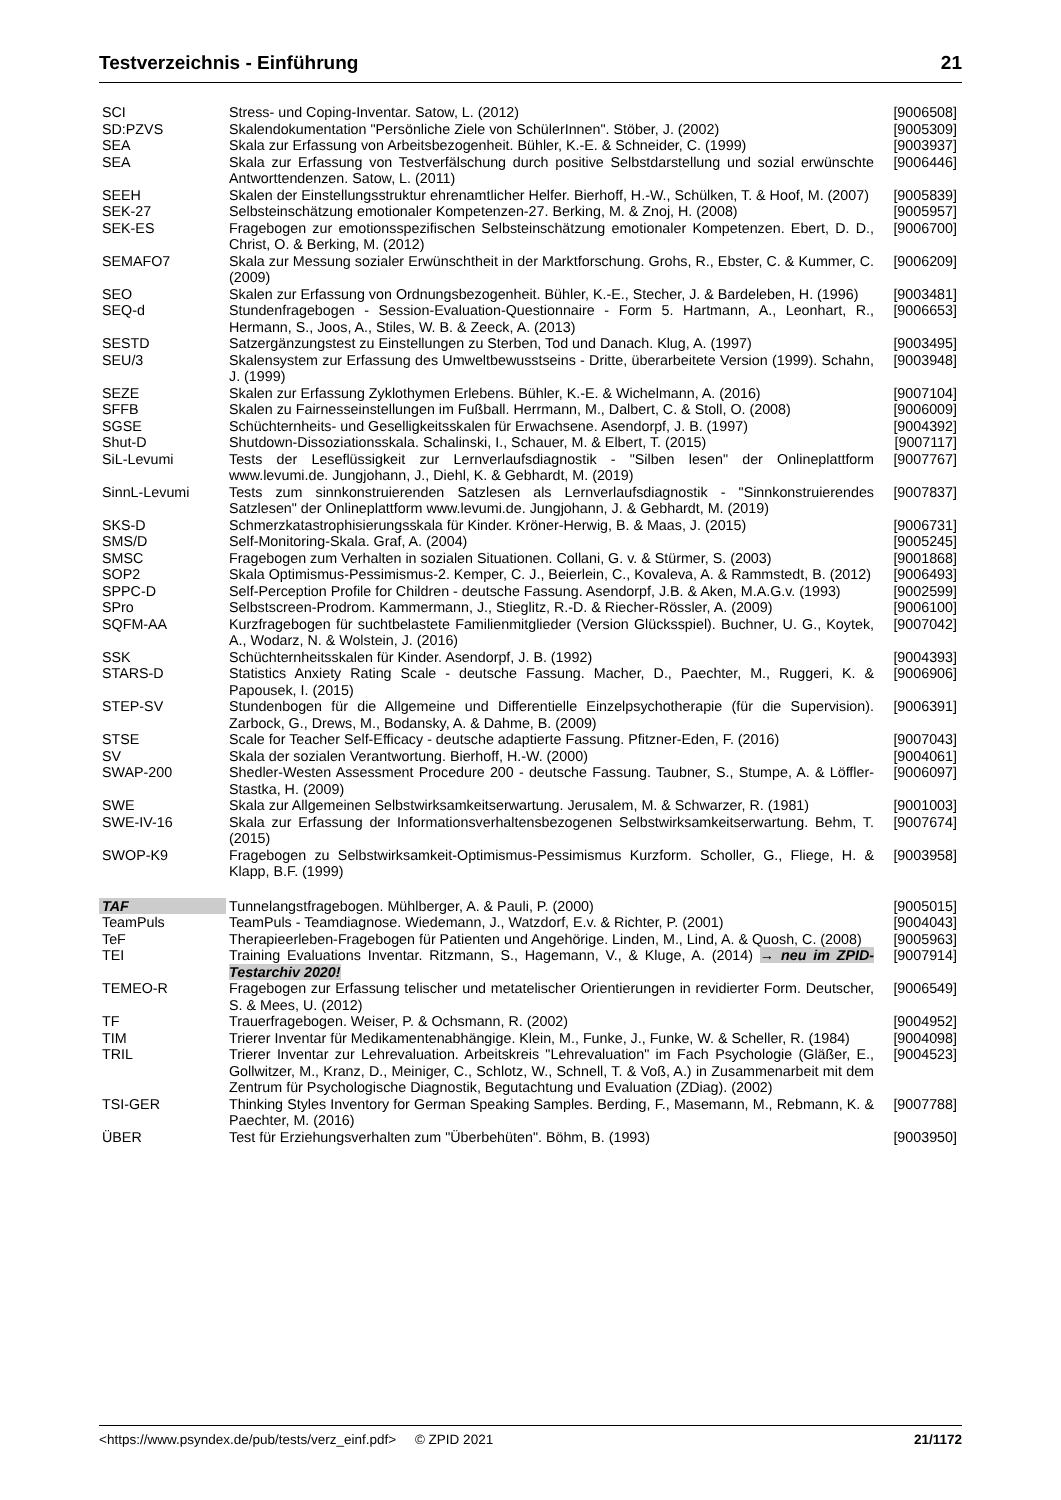Testverzeichnis - Einführung 21
| SCI | Stress- und Coping-Inventar. Satow, L. (2012) | [9006508] |
| SD:PZVS | Skalendokumentation "Persönliche Ziele von SchülerInnen". Stöber, J. (2002) | [9005309] |
| SEA | Skala zur Erfassung von Arbeitsbezogenheit. Bühler, K.-E. & Schneider, C. (1999) | [9003937] |
| SEA | Skala zur Erfassung von Testverfälschung durch positive Selbstdarstellung und sozial erwünschte Antworttendenzen. Satow, L. (2011) | [9006446] |
| SEEH | Skalen der Einstellungsstruktur ehrenamtlicher Helfer. Bierhoff, H.-W., Schülken, T. & Hoof, M. (2007) | [9005839] |
| SEK-27 | Selbsteinschätzung emotionaler Kompetenzen-27. Berking, M. & Znoj, H. (2008) | [9005957] |
| SEK-ES | Fragebogen zur emotionsspezifischen Selbsteinschätzung emotionaler Kompetenzen. Ebert, D. D., Christ, O. & Berking, M. (2012) | [9006700] |
| SEMAFO7 | Skala zur Messung sozialer Erwünschtheit in der Marktforschung. Grohs, R., Ebster, C. & Kummer, C. (2009) | [9006209] |
| SEO | Skalen zur Erfassung von Ordnungsbezogenheit. Bühler, K.-E., Stecher, J. & Bardeleben, H. (1996) | [9003481] |
| SEQ-d | Stundenfragebogen - Session-Evaluation-Questionnaire - Form 5. Hartmann, A., Leonhart, R., Hermann, S., Joos, A., Stiles, W. B. & Zeeck, A. (2013) | [9006653] |
| SESTD | Satzergänzungstest zu Einstellungen zu Sterben, Tod und Danach. Klug, A. (1997) | [9003495] |
| SEU/3 | Skalensystem zur Erfassung des Umweltbewusstseins - Dritte, überarbeitete Version (1999). Schahn, J. (1999) | [9003948] |
| SEZE | Skalen zur Erfassung Zyklothymen Erlebens. Bühler, K.-E. & Wichelmann, A. (2016) | [9007104] |
| SFFB | Skalen zu Fairnesseinstellungen im Fußball. Herrmann, M., Dalbert, C. & Stoll, O. (2008) | [9006009] |
| SGSE | Schüchternheits- und Geselligkeitsskalen für Erwachsene. Asendorpf, J. B. (1997) | [9004392] |
| Shut-D | Shutdown-Dissoziationsskala. Schalinski, I., Schauer, M. & Elbert, T. (2015) | [9007117] |
| SiL-Levumi | Tests der Leseflüssigkeit zur Lernverlaufsdiagnostik - "Silben lesen" der Onlineplattform www.levumi.de. Jungjohann, J., Diehl, K. & Gebhardt, M. (2019) | [9007767] |
| SinnL-Levumi | Tests zum sinnkonstruierenden Satzlesen als Lernverlaufsdiagnostik - "Sinnkonstruierendes Satzlesen" der Onlineplattform www.levumi.de. Jungjohann, J. & Gebhardt, M. (2019) | [9007837] |
| SKS-D | Schmerzkatastrophisierungsskala für Kinder. Kröner-Herwig, B. & Maas, J. (2015) | [9006731] |
| SMS/D | Self-Monitoring-Skala. Graf, A. (2004) | [9005245] |
| SMSC | Fragebogen zum Verhalten in sozialen Situationen. Collani, G. v. & Stürmer, S. (2003) | [9001868] |
| SOP2 | Skala Optimismus-Pessimismus-2. Kemper, C. J., Beierlein, C., Kovaleva, A. & Rammstedt, B. (2012) | [9006493] |
| SPPC-D | Self-Perception Profile for Children - deutsche Fassung. Asendorpf, J.B. & Aken, M.A.G.v. (1993) | [9002599] |
| SPro | Selbstscreen-Prodrom. Kammermann, J., Stieglitz, R.-D. & Riecher-Rössler, A. (2009) | [9006100] |
| SQFM-AA | Kurzfragebogen für suchtbelastete Familienmitglieder (Version Glücksspiel). Buchner, U. G., Koytek, A., Wodarz, N. & Wolstein, J. (2016) | [9007042] |
| SSK | Schüchternheitsskalen für Kinder. Asendorpf, J. B. (1992) | [9004393] |
| STARS-D | Statistics Anxiety Rating Scale - deutsche Fassung. Macher, D., Paechter, M., Ruggeri, K. & Papousek, I. (2015) | [9006906] |
| STEP-SV | Stundenbogen für die Allgemeine und Differentielle Einzelpsychotherapie (für die Supervision). Zarbock, G., Drews, M., Bodansky, A. & Dahme, B. (2009) | [9006391] |
| STSE | Scale for Teacher Self-Efficacy - deutsche adaptierte Fassung. Pfitzner-Eden, F. (2016) | [9007043] |
| SV | Skala der sozialen Verantwortung. Bierhoff, H.-W. (2000) | [9004061] |
| SWAP-200 | Shedler-Westen Assessment Procedure 200 - deutsche Fassung. Taubner, S., Stumpe, A. & Löffler-Stastka, H. (2009) | [9006097] |
| SWE | Skala zur Allgemeinen Selbstwirksamkeitserwartung. Jerusalem, M. & Schwarzer, R. (1981) | [9001003] |
| SWE-IV-16 | Skala zur Erfassung der Informationsverhaltensbezogenen Selbstwirksamkeitserwartung. Behm, T. (2015) | [9007674] |
| SWOP-K9 | Fragebogen zu Selbstwirksamkeit-Optimismus-Pessimismus Kurzform. Scholler, G., Fliege, H. & Klapp, B.F. (1999) | [9003958] |
| TAF | Tunnelangstfragebogen. Mühlberger, A. & Pauli, P. (2000) | [9005015] |
| TeamPuls | TeamPuls - Teamdiagnose. Wiedemann, J., Watzdorf, E.v. & Richter, P. (2001) | [9004043] |
| TeF | Therapieerleben-Fragebogen für Patienten und Angehörige. Linden, M., Lind, A. & Quosh, C. (2008) | [9005963] |
| TEI | Training Evaluations Inventar. Ritzmann, S., Hagemann, V., & Kluge, A. (2014) → neu im ZPID-Testarchiv 2020! | [9007914] |
| TEMEO-R | Fragebogen zur Erfassung telischer und metatelischer Orientierungen in revidierter Form. Deutscher, S. & Mees, U. (2012) | [9006549] |
| TF | Trauerfragebogen. Weiser, P. & Ochsmann, R. (2002) | [9004952] |
| TIM | Trierer Inventar für Medikamentenabhängige. Klein, M., Funke, J., Funke, W. & Scheller, R. (1984) | [9004098] |
| TRIL | Trierer Inventar zur Lehrevaluation. Arbeitskreis "Lehrevaluation" im Fach Psychologie (Gläßer, E., Gollwitzer, M., Kranz, D., Meiniger, C., Schlotz, W., Schnell, T. & Voß, A.) in Zusammenarbeit mit dem Zentrum für Psychologische Diagnostik, Begutachtung und Evaluation (ZDiag). (2002) | [9004523] |
| TSI-GER | Thinking Styles Inventory for German Speaking Samples. Berding, F., Masemann, M., Rebmann, K. & Paechter, M. (2016) | [9007788] |
| ÜBER | Test für Erziehungsverhalten zum "Überbehüten". Böhm, B. (1993) | [9003950] |
<https://www.psyndex.de/pub/tests/verz_einf.pdf> © ZPID 2021 21/1172